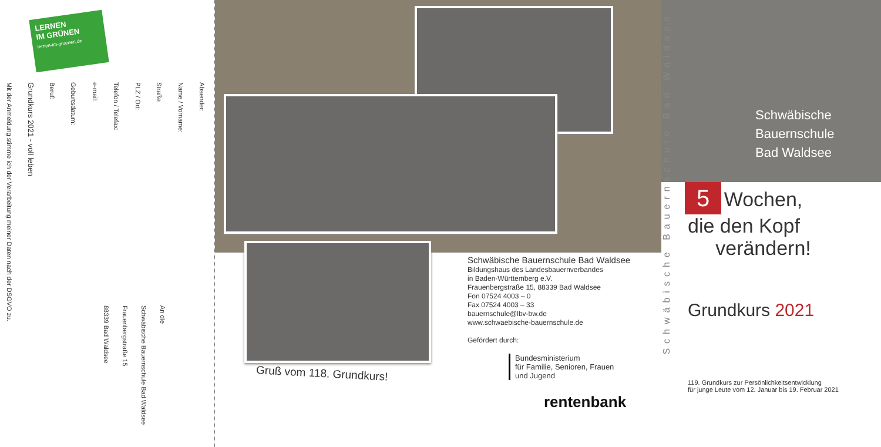LERNEN
IM GRÜNEN
lernen-im-gruenen.de
Mit der Anmeldung stimme ich der Verarbeitung meiner Daten nach der DSGVO zu. Grundkurs 2021 - voll leben Beruf: Geburtsdatum: e-mail: Telefon / Telefax: PLZ / Ort: Straße Name / Vorname: Absender:
88339 Bad Waldsee Frauenbergstraße 15 Schwäbische Bauernschule Bad Waldsee An die
Schwäbische Bauernschule Bad Waldsee
Bildungshaus des Landesbauernverbandes
in Baden-Württemberg e.V.
Frauenbergstraße 15, 88339 Bad Waldsee
Fon 07524 4003 – 0
Fax 07524 4003 – 33
bauernschule@lbv-bw.de
www.schwaebische-bauernschule.de
Gefördert durch:
Bundesministerium
für Familie, Senioren, Frauen
und Jugend
rentenbank
Gruß vom 118. Grundkurs!
Schwäbische Bauernschule Bad Waldsee
Schwäbische
Bauernschule
Bad Waldsee
5
Wochen,
die den Kopf
verändern!
Grundkurs 2021
119. Grundkurs zur Persönlichkeitsentwicklung
für junge Leute vom 12. Januar bis 19. Februar 2021